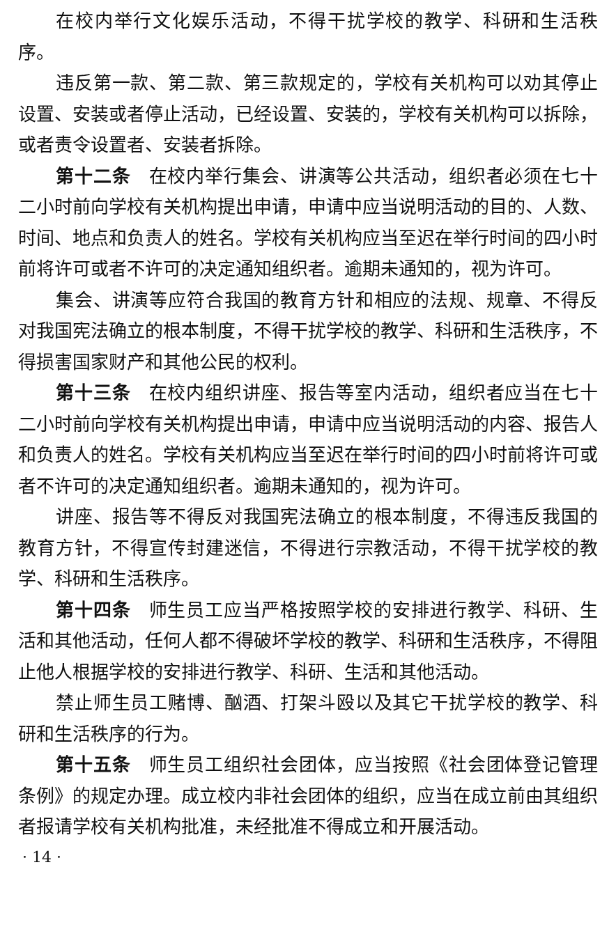在校内举行文化娱乐活动，不得干扰学校的教学、科研和生活秩序。
违反第一款、第二款、第三款规定的，学校有关机构可以劝其停止设置、安装或者停止活动，已经设置、安装的，学校有关机构可以拆除，或者责令设置者、安装者拆除。
第十二条 在校内举行集会、讲演等公共活动，组织者必须在七十二小时前向学校有关机构提出申请，申请中应当说明活动的目的、人数、时间、地点和负责人的姓名。学校有关机构应当至迟在举行时间的四小时前将许可或者不许可的决定通知组织者。逾期未通知的，视为许可。
集会、讲演等应符合我国的教育方针和相应的法规、规章、不得反对我国宪法确立的根本制度，不得干扰学校的教学、科研和生活秩序，不得损害国家财产和其他公民的权利。
第十三条 在校内组织讲座、报告等室内活动，组织者应当在七十二小时前向学校有关机构提出申请，申请中应当说明活动的内容、报告人和负责人的姓名。学校有关机构应当至迟在举行时间的四小时前将许可或者不许可的决定通知组织者。逾期未通知的，视为许可。
讲座、报告等不得反对我国宪法确立的根本制度，不得违反我国的教育方针，不得宣传封建迷信，不得进行宗教活动，不得干扰学校的教学、科研和生活秩序。
第十四条 师生员工应当严格按照学校的安排进行教学、科研、生活和其他活动，任何人都不得破坏学校的教学、科研和生活秩序，不得阻止他人根据学校的安排进行教学、科研、生活和其他活动。
禁止师生员工赌博、酗酒、打架斗殴以及其它干扰学校的教学、科研和生活秩序的行为。
第十五条 师生员工组织社会团体，应当按照《社会团体登记管理条例》的规定办理。成立校内非社会团体的组织，应当在成立前由其组织者报请学校有关机构批准，未经批准不得成立和开展活动。
· 14 ·